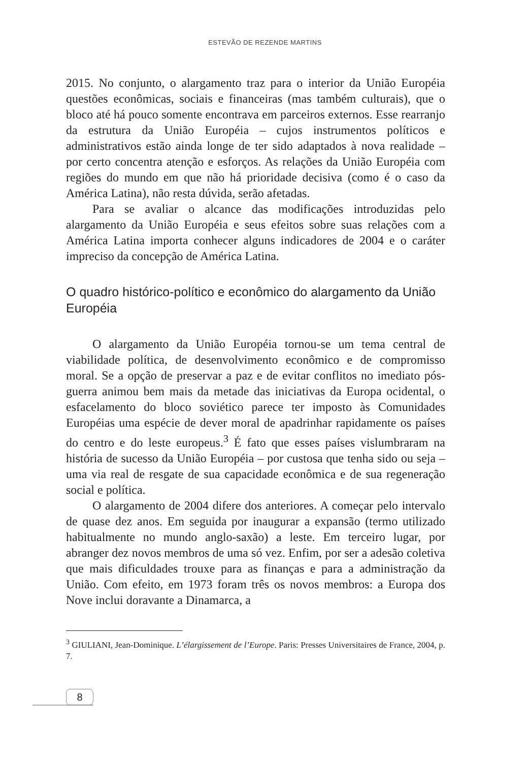ESTEVÃO DE REZENDE MARTINS
2015. No conjunto, o alargamento traz para o interior da União Européia questões econômicas, sociais e financeiras (mas também culturais), que o bloco até há pouco somente encontrava em parceiros externos. Esse rearranjo da estrutura da União Européia – cujos instrumentos políticos e administrativos estão ainda longe de ter sido adaptados à nova realidade – por certo concentra atenção e esforços. As relações da União Européia com regiões do mundo em que não há prioridade decisiva (como é o caso da América Latina), não resta dúvida, serão afetadas.
Para se avaliar o alcance das modificações introduzidas pelo alargamento da União Européia e seus efeitos sobre suas relações com a América Latina importa conhecer alguns indicadores de 2004 e o caráter impreciso da concepção de América Latina.
O quadro histórico-político e econômico do alargamento da União Européia
O alargamento da União Européia tornou-se um tema central de viabilidade política, de desenvolvimento econômico e de compromisso moral. Se a opção de preservar a paz e de evitar conflitos no imediato pós-guerra animou bem mais da metade das iniciativas da Europa ocidental, o esfacelamento do bloco soviético parece ter imposto às Comunidades Européias uma espécie de dever moral de apadrinhar rapidamente os países do centro e do leste europeus.<sup>3</sup> É fato que esses países vislumbraram na história de sucesso da União Européia – por custosa que tenha sido ou seja – uma via real de resgate de sua capacidade econômica e de sua regeneração social e política.
O alargamento de 2004 difere dos anteriores. A começar pelo intervalo de quase dez anos. Em seguida por inaugurar a expansão (termo utilizado habitualmente no mundo anglo-saxão) a leste. Em terceiro lugar, por abranger dez novos membros de uma só vez. Enfim, por ser a adesão coletiva que mais dificuldades trouxe para as finanças e para a administração da União. Com efeito, em 1973 foram três os novos membros: a Europa dos Nove inclui doravante a Dinamarca, a
<sup>3</sup> GIULIANI, Jean-Dominique. L’élargissement de l’Europe. Paris: Presses Universitaires de France, 2004, p. 7.
8